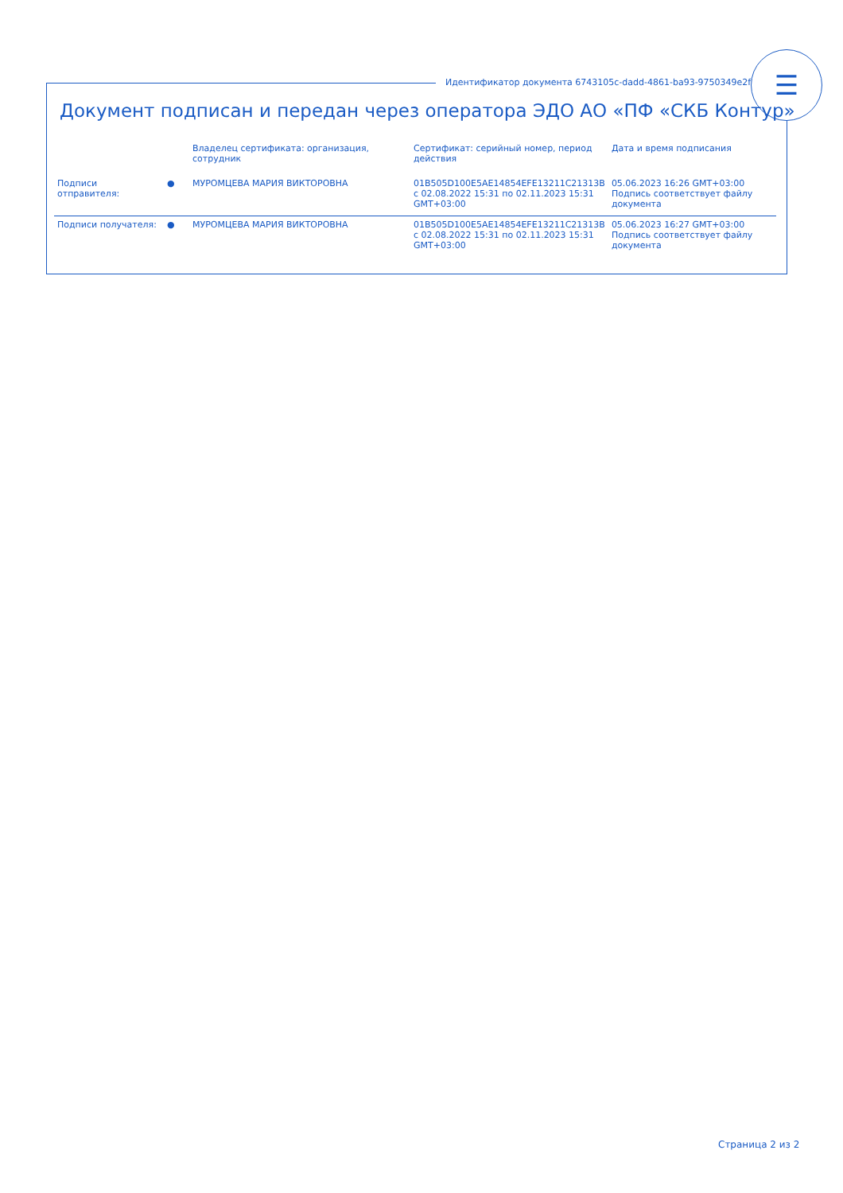Идентификатор документа 6743105c-dadd-4861-ba93-9750349e2fb5
☰
Документ подписан и передан через оператора ЭДО АО «ПФ «СКБ Контур»
| | | Владелец сертификата: организация, сотрудник | Сертификат: серийный номер, период действия | Дата и время подписания |
| --- | --- | --- | --- | --- |
| Подписи отправителя: | ● | МУРОМЦЕВА МАРИЯ ВИКТОРОВНА | 01B505D100E5AE14854EFE13211C21313B с 02.08.2022 15:31 по 02.11.2023 15:31 GMT+03:00 | 05.06.2023 16:26 GMT+03:00 Подпись соответствует файлу документа |
| Подписи получателя: | ● | МУРОМЦЕВА МАРИЯ ВИКТОРОВНА | 01B505D100E5AE14854EFE13211C21313B с 02.08.2022 15:31 по 02.11.2023 15:31 GMT+03:00 | 05.06.2023 16:27 GMT+03:00 Подпись соответствует файлу документа |
Страница 2 из 2